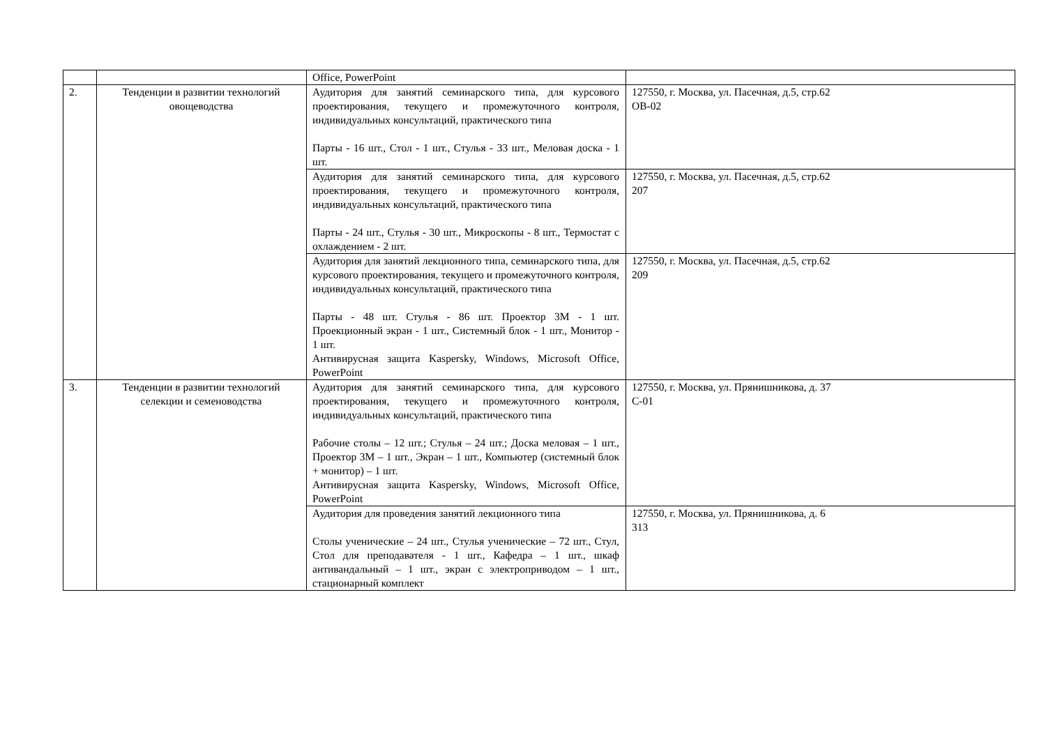| | | Office, PowerPoint | |
| 2. | Тенденции в развитии технологий овощеводства | Аудитория для занятий семинарского типа, для курсового проектирования, текущего и промежуточного контроля, индивидуальных консультаций, практического типа Парты - 16 шт., Стол - 1 шт., Стулья - 33 шт., Меловая доска - 1 шт. | 127550, г. Москва, ул. Пасечная, д.5, стр.62 ОВ-02 |
| | | Аудитория для занятий семинарского типа, для курсового проектирования, текущего и промежуточного контроля, индивидуальных консультаций, практического типа Парты - 24 шт., Стулья - 30 шт., Микроскопы - 8 шт., Термостат с охлаждением - 2 шт. | 127550, г. Москва, ул. Пасечная, д.5, стр.62 207 |
| | | Аудитория для занятий лекционного типа, семинарского типа, для курсового проектирования, текущего и промежуточного контроля, индивидуальных консультаций, практического типа Парты - 48 шт. Стулья - 86 шт. Проектор 3М - 1 шт. Проекционный экран - 1 шт., Системный блок - 1 шт., Монитор - 1 шт. Антивирусная защита Kaspersky, Windows, Microsoft Office, PowerPoint | 127550, г. Москва, ул. Пасечная, д.5, стр.62 209 |
| 3. | Тенденции в развитии технологий селекции и семеноводства | Аудитория для занятий семинарского типа, для курсового проектирования, текущего и промежуточного контроля, индивидуальных консультаций, практического типа Рабочие столы – 12 шт.; Стулья – 24 шт.; Доска меловая – 1 шт., Проектор 3М – 1 шт., Экран – 1 шт., Компьютер (системный блок + монитор) – 1 шт. Антивирусная защита Kaspersky, Windows, Microsoft Office, PowerPoint | 127550, г. Москва, ул. Прянишникова, д. 37 С-01 |
| | | Аудитория для проведения занятий лекционного типа Столы ученические – 24 шт., Стулья ученические – 72 шт., Стул, Стол для преподавателя - 1 шт., Кафедра – 1 шт., шкаф антивандальный – 1 шт., экран с электроприводом – 1 шт., стационарный комплект | 127550, г. Москва, ул. Прянишникова, д. 6 313 |